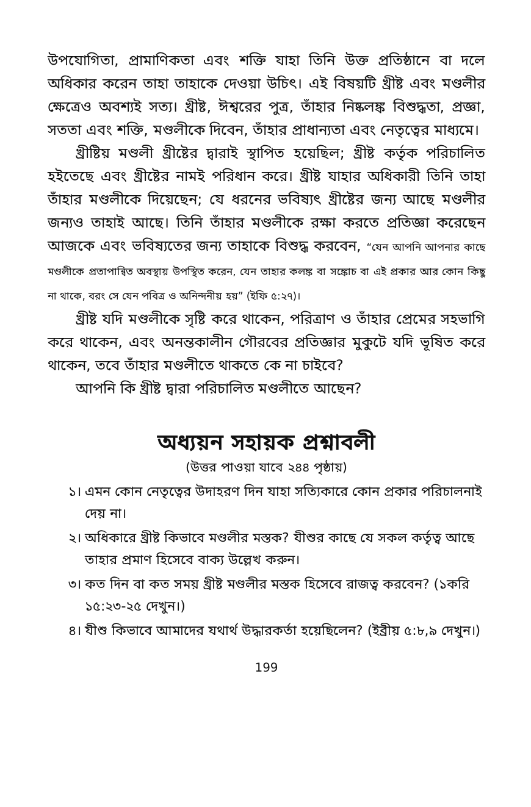উপযোগিতা, প্রামাণিকতা এবং শক্তি যাহা তিনি উক্ত প্রতিষ্ঠানে বা দলে অধিকার করেন তাহা তাহাকে দেওয়া উচিৎ। এই বিষয়টি খ্রীষ্ট এবং মণ্ডলীর ক্ষেত্রেও অবশ্যই সত্য। খ্রীষ্ট, ঈশ্বরের পুত্র, তাঁহার নিষ্কলঙ্ক বিশুদ্ধতা, প্রজ্ঞা, সততা এবং শক্তি, মণ্ডলীকে দিবেন, তাঁহার প্রাধান্যতা এবং নেতৃত্বের মাধ্যমে।
খ্রীষ্টিয় মণ্ডলী খ্রীষ্টের দ্বারাই স্থাপিত হয়েছিল; খ্রীষ্ট কর্তৃক পরিচালিত হইতেছে এবং খ্রীষ্টের নামই পরিধান করে। খ্রীষ্ট যাহার অধিকারী তিনি তাহা তাঁহার মণ্ডলীকে দিয়েছেন; যে ধরনের ভবিষ্যৎ খ্রীষ্টের জন্য আছে মণ্ডলীর জন্যও তাহাই আছে। তিনি তাঁহার মণ্ডলীকে রক্ষা করতে প্রতিজ্ঞা করেছেন আজকে এবং ভবিষ্যতের জন্য তাহাকে বিশুদ্ধ করবেন, “যেন আপনি আপনার কাছে মণ্ডলীকে প্রতাপান্বিত অবস্থায় উপস্থিত করেন, যেন তাহার কলঙ্ক বা সঙ্কোচ বা এই প্রকার আর কোন কিছু না থাকে, বরং সে যেন পবিত্র ও অনিন্দনীয় হয়” (ইফি ৫:২৭)।
খ্রীষ্ট যদি মণ্ডলীকে সৃষ্টি করে থাকেন, পরিত্রাণ ও তাঁহার প্রেমের সহভাগি করে থাকেন, এবং অনন্তকালীন গৌরবের প্রতিজ্ঞার মুকুটে যদি ভূষিত করে থাকেন, তবে তাঁহার মণ্ডলীতে থাকতে কে না চাইবে?
আপনি কি খ্রীষ্ট দ্বারা পরিচালিত মণ্ডলীতে আছেন?
অধ্যয়ন সহায়ক প্রশ্নাবলী
(উত্তর পাওয়া যাবে ২৪৪ পৃষ্ঠায়)
১। এমন কোন নেতৃত্বের উদাহরণ দিন যাহা সত্যিকারে কোন প্রকার পরিচালনাই দেয় না।
২। অধিকারে খ্রীষ্ট কিভাবে মণ্ডলীর মস্তক? যীশুর কাছে যে সকল কর্তৃত্ব আছে তাহার প্রমাণ হিসেবে বাক্য উল্লেখ করুন।
৩। কত দিন বা কত সময় খ্রীষ্ট মণ্ডলীর মস্তক হিসেবে রাজত্ব করবেন? (১করি ১৫:২৩-২৫ দেখুন।)
৪। যীশু কিভাবে আমাদের যথার্থ উদ্ধারকর্তা হয়েছিলেন? (ইব্রীয় ৫:৮,৯ দেখুন।)
199